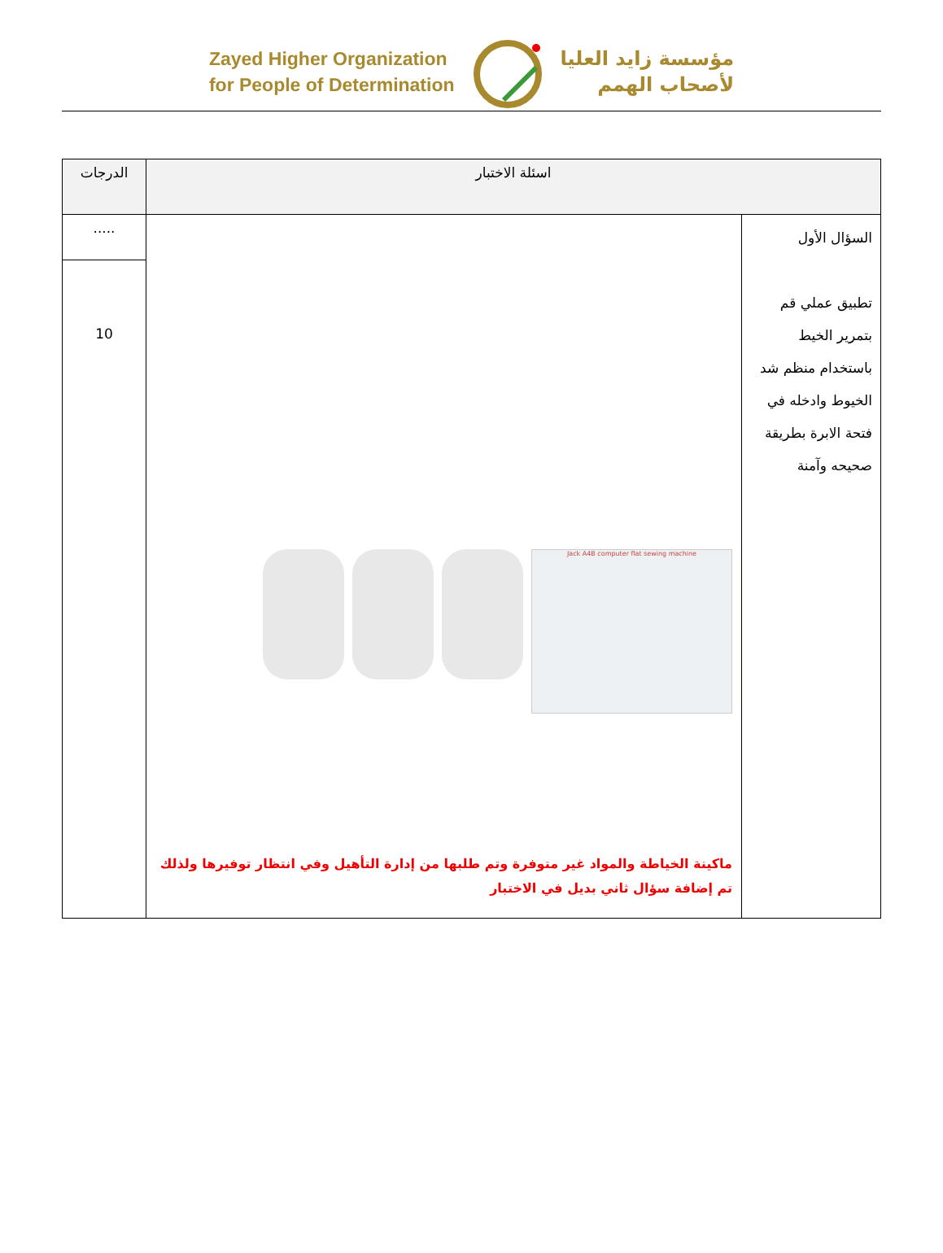Zayed Higher Organization
for People of Determination
مؤسسة زايد العليا
لأصحاب الهمم
| اسئلة الاختبار | | الدرجات |
| --- | --- | --- |
| السؤال الأول تطبيق عملي قم بتمرير الخيط باستخدام منظم شد الخيوط وادخله في فتحة الابرة بطريقة صحيحه وآمنة | Jack A4B computer flat sewing machine ماكينة الخياطة والمواد غير متوفرة وتم طلبها من إدارة التأهيل وفي انتظار توفيرها ولذلك تم إضافة سؤال ثاني بديل في الاختبار | ..... |
| | | 10 |